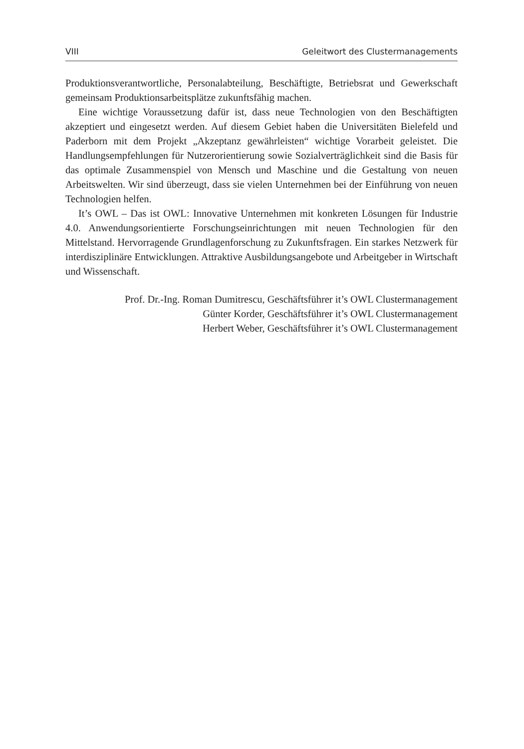VIII Geleitwort des Clustermanagements
Produktionsverantwortliche, Personalabteilung, Beschäftigte, Betriebsrat und Gewerkschaft gemeinsam Produktionsarbeitsplätze zukunftsfähig machen.
Eine wichtige Voraussetzung dafür ist, dass neue Technologien von den Beschäftigten akzeptiert und eingesetzt werden. Auf diesem Gebiet haben die Universitäten Bielefeld und Paderborn mit dem Projekt „Akzeptanz gewährleisten“ wichtige Vorarbeit geleistet. Die Handlungsempfehlungen für Nutzerorientierung sowie Sozialverträglichkeit sind die Basis für das optimale Zusammenspiel von Mensch und Maschine und die Gestaltung von neuen Arbeitswelten. Wir sind überzeugt, dass sie vielen Unternehmen bei der Einführung von neuen Technologien helfen.
It’s OWL – Das ist OWL: Innovative Unternehmen mit konkreten Lösungen für Industrie 4.0. Anwendungsorientierte Forschungseinrichtungen mit neuen Technologien für den Mittelstand. Hervorragende Grundlagenforschung zu Zukunftsfragen. Ein starkes Netzwerk für interdisziplinäre Entwicklungen. Attraktive Ausbildungsangebote und Arbeitgeber in Wirtschaft und Wissenschaft.
Prof. Dr.-Ing. Roman Dumitrescu, Geschäftsführer it’s OWL Clustermanagement
Günter Korder, Geschäftsführer it’s OWL Clustermanagement
Herbert Weber, Geschäftsführer it’s OWL Clustermanagement